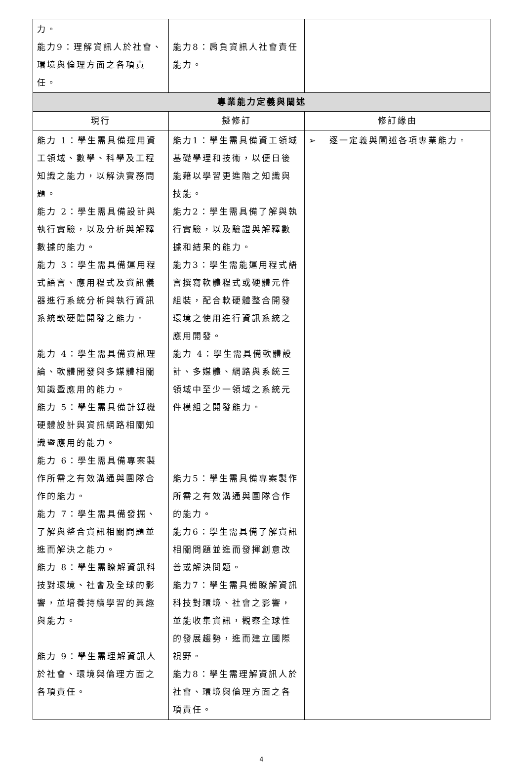| 力。 能力9：理解資訊人於社會、環境與倫理方面之各項責任。 | 能力8：肩負資訊人社會責任能力。 | |
| 專業能力定義與闡述 | | |
| 現行 | 擬修訂 | 修訂緣由 |
| 能力 1：學生需具備運用資工領域、數學、科學及工程知識之能力，以解決實務問題。 能力 2：學生需具備設計與執行實驗，以及分析與解釋數據的能力。 能力 3：學生需具備運用程式語言、應用程式及資訊儀器進行系統分析與執行資訊系統軟硬體開發之能力。 能力 4：學生需具備資訊理論、軟體開發與多媒體相關知識暨應用的能力。 能力 5：學生需具備計算機硬體設計與資訊網路相關知識暨應用的能力。 能力 6：學生需具備專案製作所需之有效溝通與團隊合作的能力。 能力 7：學生需具備發掘、了解與整合資訊相關問題並進而解決之能力。 能力 8：學生需瞭解資訊科技對環境、社會及全球的影響，並培養持續學習的興趣與能力。 能力 9：學生需理解資訊人於社會、環境與倫理方面之各項責任。 | 能力1：學生需具備資工領域基礎學理和技術，以便日後能藉以學習更進階之知識與技能。 能力2：學生需具備了解與執行實驗，以及驗證與解釋數據和結果的能力。 能力3：學生需能運用程式語言撰寫軟體程式或硬體元件組裝，配合軟硬體整合開發環境之使用進行資訊系統之應用開發。 能力 4：學生需具備軟體設計、多媒體、網路與系統三領域中至少一領域之系統元件模組之開發能力。 能力5：學生需具備專案製作所需之有效溝通與團隊合作的能力。 能力6：學生需具備了解資訊相關問題並進而發揮創意改善或解決問題。 能力7：學生需具備瞭解資訊科技對環境、社會之影響，並能收集資訊，觀察全球性的發展趨勢，進而建立國際視野。 能力8：學生需理解資訊人於社會、環境與倫理方面之各項責任。 | ➢ 逐一定義與闡述各項專業能力。 |
4